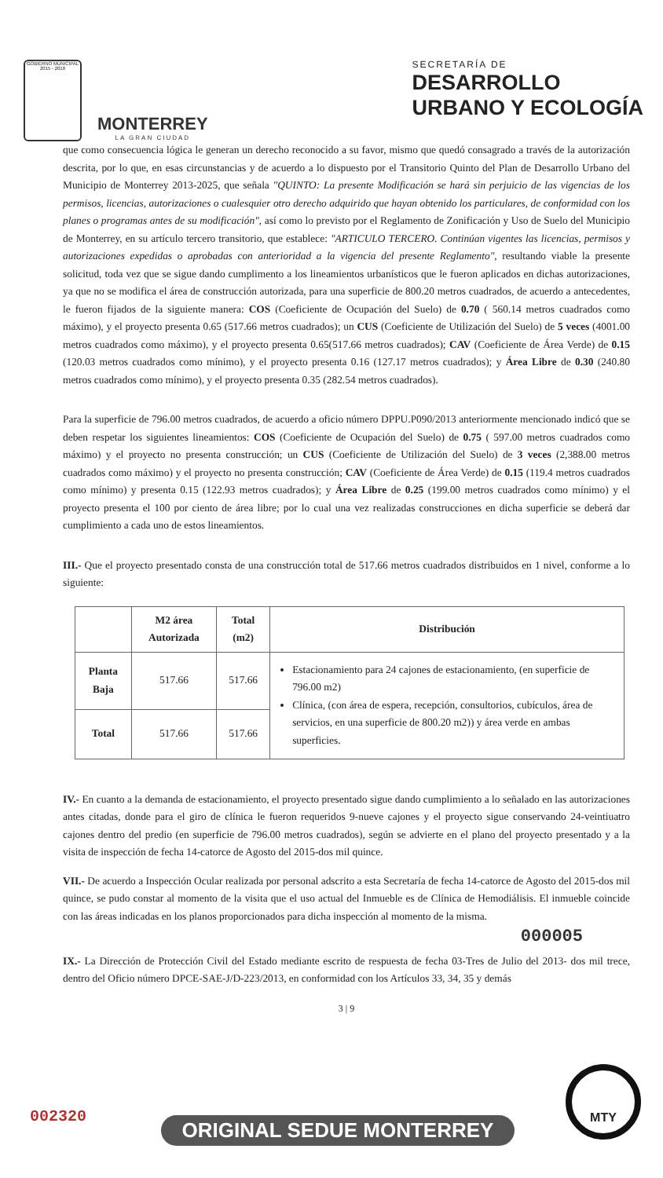GOBIERNO MUNICIPAL 2015 - 2018
MONTERREY
LA GRAN CIUDAD
SECRETARÍA DE
DESARROLLO
URBANO Y ECOLOGÍA
que como consecuencia lógica le generan un derecho reconocido a su favor, mismo que quedó consagrado a través de la autorización descrita, por lo que, en esas circunstancias y de acuerdo a lo dispuesto por el Transitorio Quinto del Plan de Desarrollo Urbano del Municipio de Monterrey 2013-2025, que señala "QUINTO: La presente Modificación se hará sin perjuicio de las vigencias de los permisos, licencias, autorizaciones o cualesquier otro derecho adquirido que hayan obtenido los particulares, de conformidad con los planes o programas antes de su modificación", así como lo previsto por el Reglamento de Zonificación y Uso de Suelo del Municipio de Monterrey, en su artículo tercero transitorio, que establece: "ARTICULO TERCERO. Continúan vigentes las licencias, permisos y autorizaciones expedidas o aprobadas con anterioridad a la vigencia del presente Reglamento", resultando viable la presente solicitud, toda vez que se sigue dando cumplimento a los lineamientos urbanísticos que le fueron aplicados en dichas autorizaciones, ya que no se modifica el área de construcción autorizada, para una superficie de 800.20 metros cuadrados, de acuerdo a antecedentes, le fueron fijados de la siguiente manera: COS (Coeficiente de Ocupación del Suelo) de 0.70 ( 560.14 metros cuadrados como máximo), y el proyecto presenta 0.65 (517.66 metros cuadrados); un CUS (Coeficiente de Utilización del Suelo) de 5 veces (4001.00 metros cuadrados como máximo), y el proyecto presenta 0.65(517.66 metros cuadrados); CAV (Coeficiente de Área Verde) de 0.15 (120.03 metros cuadrados como mínimo), y el proyecto presenta 0.16 (127.17 metros cuadrados); y Área Libre de 0.30 (240.80 metros cuadrados como mínimo), y el proyecto presenta 0.35 (282.54 metros cuadrados).
Para la superficie de 796.00 metros cuadrados, de acuerdo a oficio número DPPU.P090/2013 anteriormente mencionado indicó que se deben respetar los siguientes lineamientos: COS (Coeficiente de Ocupación del Suelo) de 0.75 ( 597.00 metros cuadrados como máximo) y el proyecto no presenta construcción; un CUS (Coeficiente de Utilización del Suelo) de 3 veces (2,388.00 metros cuadrados como máximo) y el proyecto no presenta construcción; CAV (Coeficiente de Área Verde) de 0.15 (119.4 metros cuadrados como mínimo) y presenta 0.15 (122.93 metros cuadrados); y Área Libre de 0.25 (199.00 metros cuadrados como mínimo) y el proyecto presenta el 100 por ciento de área libre; por lo cual una vez realizadas construcciones en dicha superficie se deberá dar cumplimiento a cada uno de estos lineamientos.
III.- Que el proyecto presentado consta de una construcción total de 517.66 metros cuadrados distribuidos en 1 nivel, conforme a lo siguiente:
| | M2 área Autorizada | Total (m2) | Distribución |
| --- | --- | --- | --- |
| Planta Baja | 517.66 | 517.66 | Estacionamiento para 24 cajones de estacionamiento, (en superficie de 796.00 m2) Clínica, (con área de espera, recepción, consultorios, cubículos, área de servicios, en una superficie de 800.20 m2)) y área verde en ambas superficies. |
| Total | 517.66 | 517.66 | |
IV.- En cuanto a la demanda de estacionamiento, el proyecto presentado sigue dando cumplimiento a lo señalado en las autorizaciones antes citadas, donde para el giro de clínica le fueron requeridos 9-nueve cajones y el proyecto sigue conservando 24-veintiuatro cajones dentro del predio (en superficie de 796.00 metros cuadrados), según se advierte en el plano del proyecto presentado y a la visita de inspección de fecha 14-catorce de Agosto del 2015-dos mil quince.
VII.- De acuerdo a Inspección Ocular realizada por personal adscrito a esta Secretaría de fecha 14-catorce de Agosto del 2015-dos mil quince, se pudo constar al momento de la visita que el uso actual del Inmueble es de Clínica de Hemodiálisis. El inmueble coincide con las áreas indicadas en los planos proporcionados para dicha inspección al momento de la misma.
000005
IX.- La Dirección de Protección Civil del Estado mediante escrito de respuesta de fecha 03-Tres de Julio del 2013- dos mil trece, dentro del Oficio número DPCE-SAE-J/D-223/2013, en conformidad con los Artículos 33, 34, 35 y demás
3 | 9
002320 ORIGINAL SEDUE MONTERREY
MTY